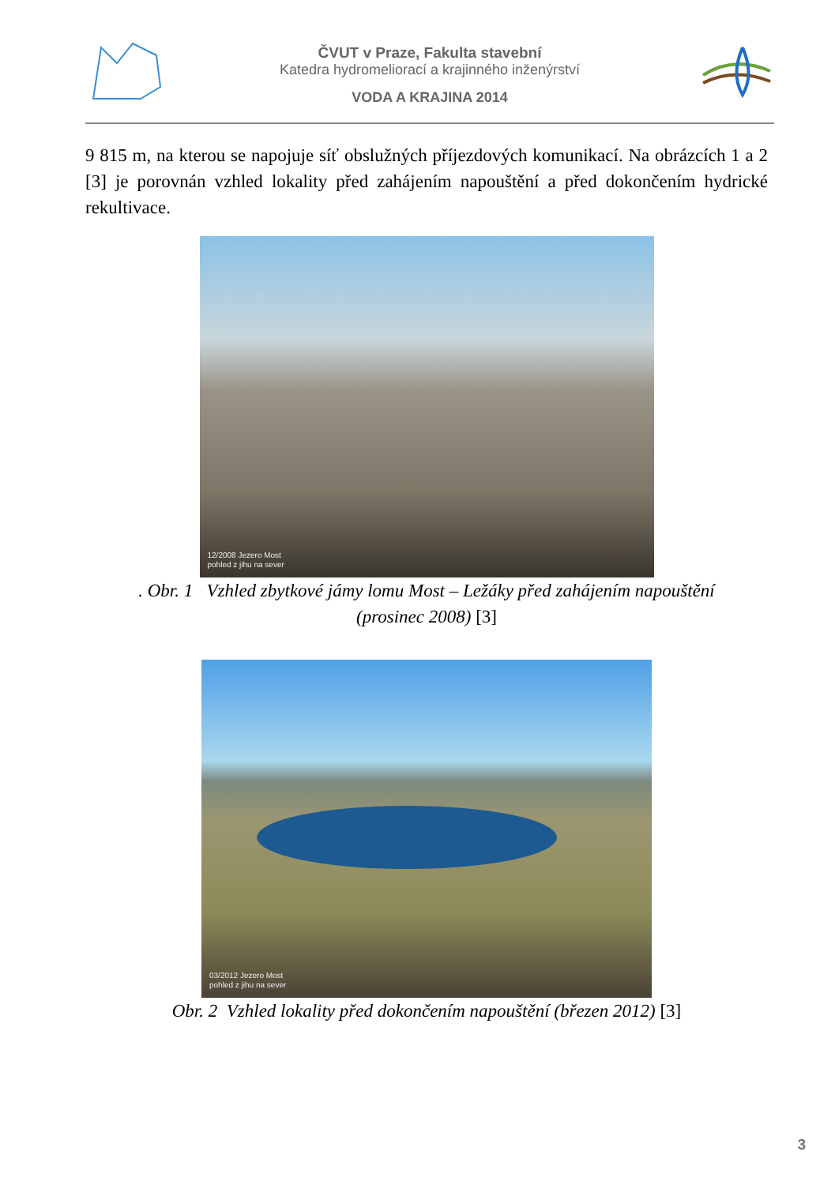ČVUT v Praze, Fakulta stavební
Katedra hydromeliorací a krajinného inženýrství
VODA A KRAJINA 2014
9 815 m, na kterou se napojuje síť obslužných příjezdových komunikací. Na obrázcích 1 a 2 [3] je porovnán vzhled lokality před zahájením napouštění a před dokončením hydrické rekultivace.
12/2008 Jezero Most
pohled z jihu na sever
. Obr. 1 Vzhled zbytkové jámy lomu Most – Ležáky před zahájením napouštění
(prosinec 2008) [3]
03/2012 Jezero Most
pohled z jihu na sever
Obr. 2 Vzhled lokality před dokončením napouštění (březen 2012) [3]
3